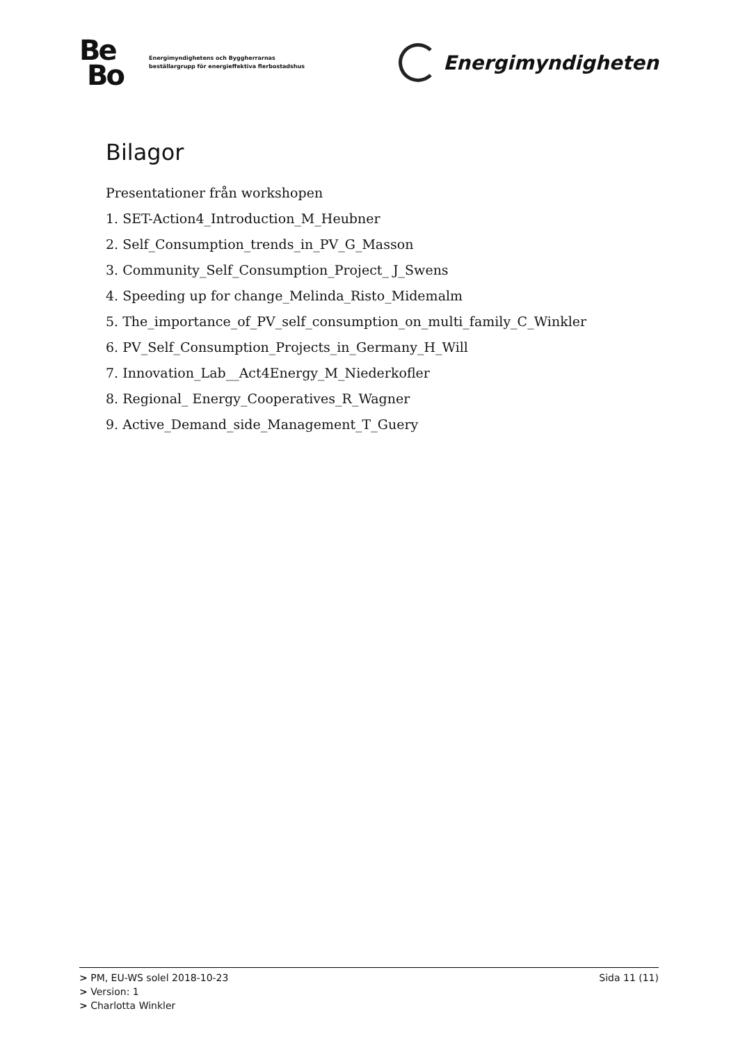Be
Bo
Energimyndighetens och Byggherrarnas
beställargrupp för energieffektiva flerbostadshus
Energimyndigheten
Bilagor
Presentationer från workshopen
1. SET-Action4_Introduction_M_Heubner
2. Self_Consumption_trends_in_PV_G_Masson
3. Community_Self_Consumption_Project_ J_Swens
4. Speeding up for change_Melinda_Risto_Midemalm
5. The_importance_of_PV_self_consumption_on_multi_family_C_Winkler
6. PV_Self_Consumption_Projects_in_Germany_H_Will
7. Innovation_Lab__Act4Energy_M_Niederkofler
8. Regional_ Energy_Cooperatives_R_Wagner
9. Active_Demand_side_Management_T_Guery
> PM, EU-WS solel 2018-10-23 Sida 11 (11)
> Version: 1
> Charlotta Winkler